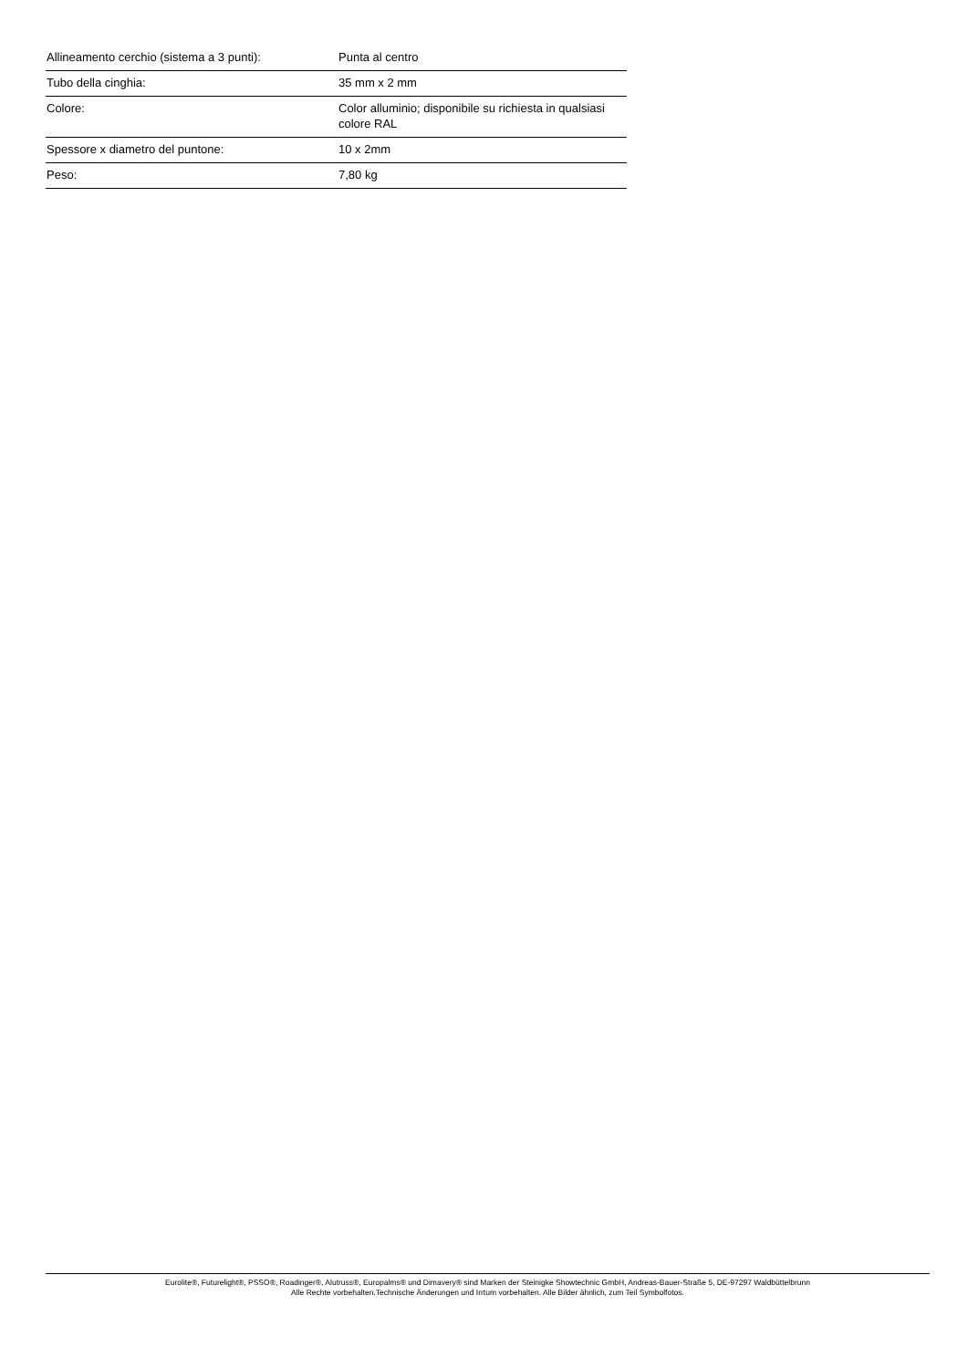| Allineamento cerchio (sistema a 3 punti): | Punta al centro |
| Tubo della cinghia: | 35 mm x 2 mm |
| Colore: | Color alluminio; disponibile su richiesta in qualsiasi colore RAL |
| Spessore x diametro del puntone: | 10 x 2mm |
| Peso: | 7,80 kg |
Eurolite®, Futurelight®, PSSO®, Roadinger®, Alutruss®, Europalms® und Dimavery® sind Marken der Steinigke Showtechnic GmbH, Andreas-Bauer-Straße 5, DE-97297 Waldbüttelbrunn
Alle Rechte vorbehalten.Technische Änderungen und Irrtum vorbehalten. Alle Bilder ähnlich, zum Teil Symbolfotos.